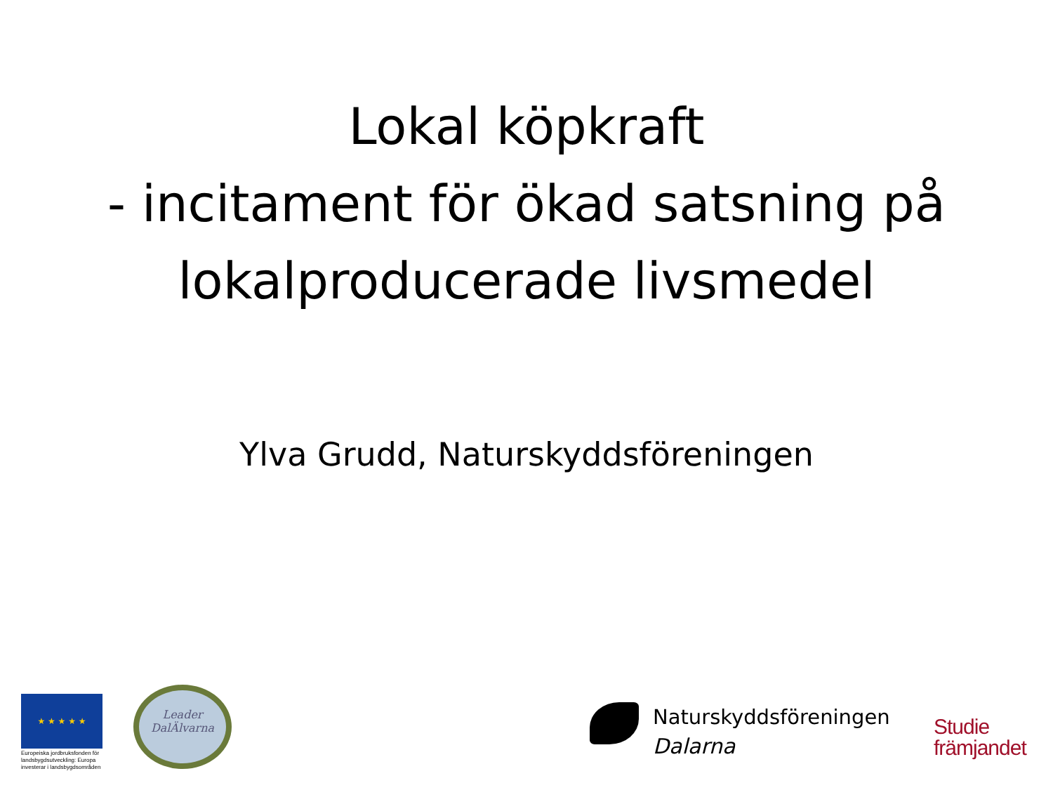Lokal köpkraft
- incitament för ökad satsning på
lokalproducerade livsmedel
Ylva Grudd, Naturskyddsföreningen
★ ★ ★ ★ ★
Europeiska jordbruksfonden för landsbygdsutveckling: Europa investerar i landsbygdsområden
Leader
DalÄlvarna
Naturskyddsföreningen
Dalarna
Studie
främjandet